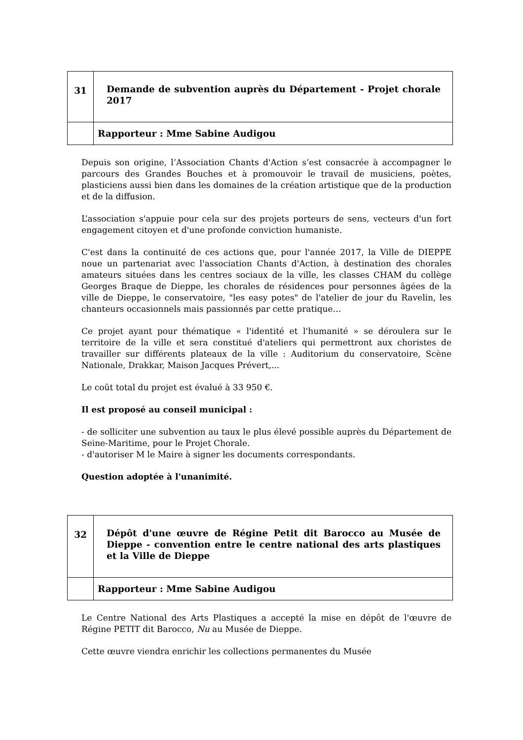| 31 | Demande de subvention auprès du Département - Projet chorale 2017 |
| | Rapporteur : Mme Sabine Audigou |
Depuis son origine, l’Association Chants d'Action s’est consacrée à accompagner le parcours des Grandes Bouches et à promouvoir le travail de musiciens, poètes, plasticiens aussi bien dans les domaines de la création artistique que de la production et de la diffusion.
L’association s'appuie pour cela sur des projets porteurs de sens, vecteurs d'un fort engagement citoyen et d'une profonde conviction humaniste.
C'est dans la continuité de ces actions que, pour l'année 2017, la Ville de DIEPPE noue un partenariat avec l'association Chants d'Action, à destination des chorales amateurs situées dans les centres sociaux de la ville, les classes CHAM du collège Georges Braque de Dieppe, les chorales de résidences pour personnes âgées de la ville de Dieppe, le conservatoire, "les easy potes" de l'atelier de jour du Ravelin, les chanteurs occasionnels mais passionnés par cette pratique…
Ce projet ayant pour thématique « l'identité et l'humanité » se déroulera sur le territoire de la ville et sera constitué d'ateliers qui permettront aux choristes de travailler sur différents plateaux de la ville : Auditorium du conservatoire, Scène Nationale, Drakkar, Maison Jacques Prévert,...
Le coût total du projet est évalué à 33 950 €.
Il est proposé au conseil municipal :
- de solliciter une subvention au taux le plus élevé possible auprès du Département de Seine-Maritime, pour le Projet Chorale.
- d'autoriser M le Maire à signer les documents correspondants.
Question adoptée à l'unanimité.
| 32 | Dépôt d'une œuvre de Régine Petit dit Barocco au Musée de Dieppe - convention entre le centre national des arts plastiques et la Ville de Dieppe |
| | Rapporteur : Mme Sabine Audigou |
Le Centre National des Arts Plastiques a accepté la mise en dépôt de l'œuvre de Régine PETIT dit Barocco, Nu au Musée de Dieppe.
Cette œuvre viendra enrichir les collections permanentes du Musée